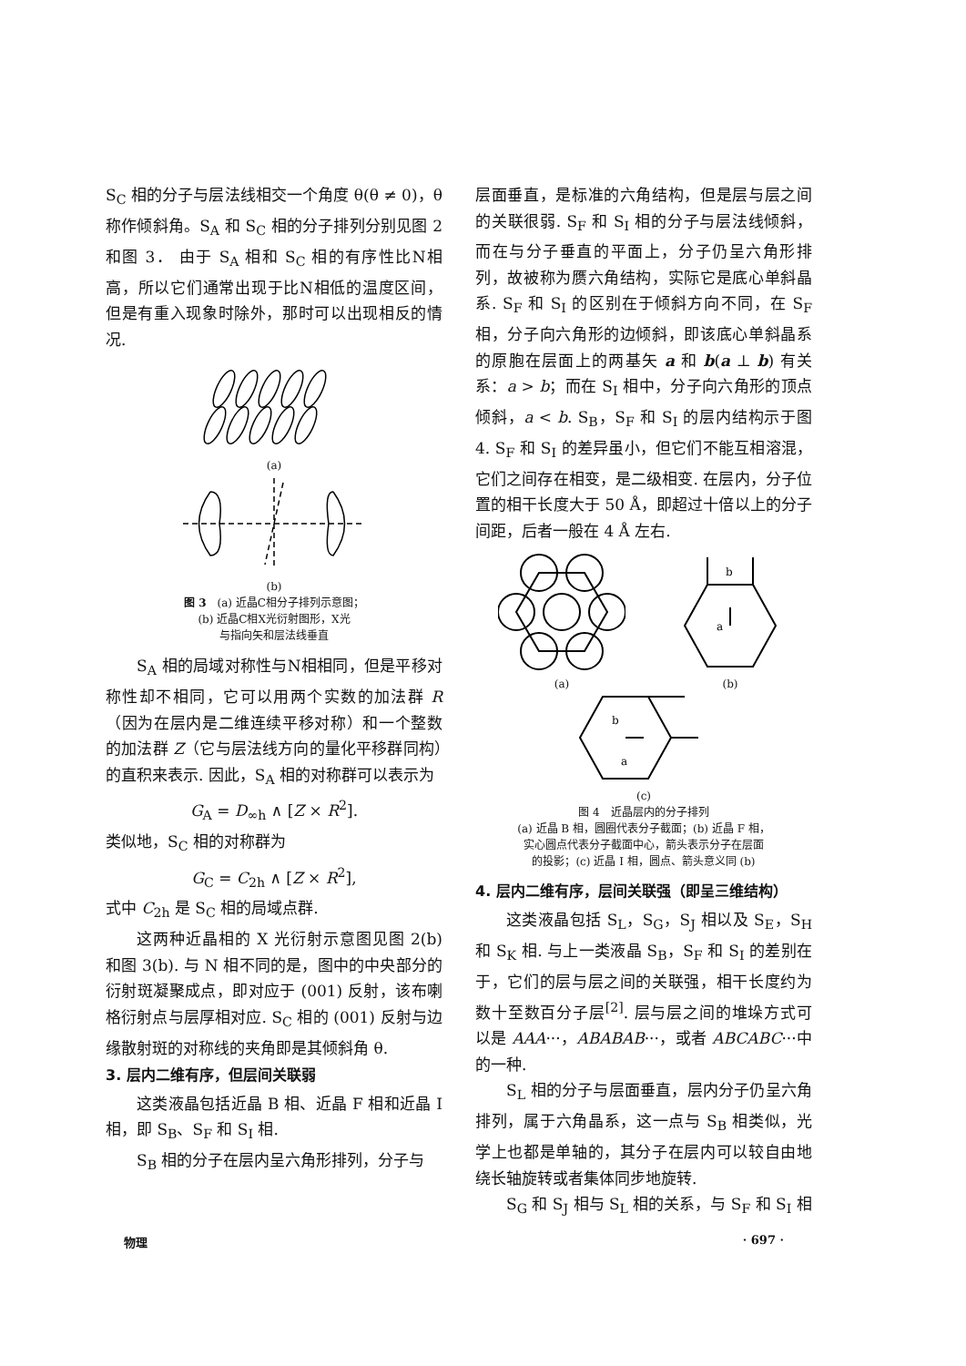S<sub>C</sub> 相的分子与层法线相交一个角度 θ(θ ≠ 0)，θ 称作倾斜角。S<sub>A</sub> 和 S<sub>C</sub> 相的分子排列分别见图 2 和图 3． 由于 S<sub>A</sub> 相和 S<sub>C</sub> 相的有序性比N相高，所以它们通常出现于比N相低的温度区间，但是有重入现象时除外，那时可以出现相反的情况.
(a)
(b)
图 3　(a) 近晶C相分子排列示意图；
(b) 近晶C相X光衍射图形，X光
与指向矢和层法线垂直
S<sub>A</sub> 相的局域对称性与N相相同，但是平移对称性却不相同，它可以用两个实数的加法群 R（因为在层内是二维连续平移对称）和一个整数的加法群 Z（它与层法线方向的量化平移群同构）的直积来表示. 因此，S<sub>A</sub> 相的对称群可以表示为
G<sub>A</sub> = D<sub>∞h</sub> ∧ [Z × R<sup>2</sup>].
类似地，S<sub>C</sub> 相的对称群为
G<sub>C</sub> = C<sub>2h</sub> ∧ [Z × R<sup>2</sup>],
式中 C<sub>2h</sub> 是 S<sub>C</sub> 相的局域点群.
这两种近晶相的 X 光衍射示意图见图 2(b) 和图 3(b). 与 N 相不同的是，图中的中央部分的衍射斑凝聚成点，即对应于 (001) 反射，该布喇格衍射点与层厚相对应. S<sub>C</sub> 相的 (001) 反射与边缘散射斑的对称线的夹角即是其倾斜角 θ.
3. 层内二维有序，但层间关联弱
这类液晶包括近晶 B 相、近晶 F 相和近晶 I 相，即 S<sub>B</sub>、S<sub>F</sub> 和 S<sub>I</sub> 相.
S<sub>B</sub> 相的分子在层内呈六角形排列，分子与
层面垂直，是标准的六角结构，但是层与层之间的关联很弱. S<sub>F</sub> 和 S<sub>I</sub> 相的分子与层法线倾斜，而在与分子垂直的平面上，分子仍呈六角形排列，故被称为赝六角结构，实际它是底心单斜晶系. S<sub>F</sub> 和 S<sub>I</sub> 的区别在于倾斜方向不同，在 S<sub>F</sub> 相，分子向六角形的边倾斜，即该底心单斜晶系的原胞在层面上的两基矢 a 和 b(a ⊥ b) 有关系：a > b；而在 S<sub>I</sub> 相中，分子向六角形的顶点倾斜，a < b. S<sub>B</sub>，S<sub>F</sub> 和 S<sub>I</sub> 的层内结构示于图 4. S<sub>F</sub> 和 S<sub>I</sub> 的差异虽小，但它们不能互相溶混，它们之间存在相变，是二级相变. 在层内，分子位置的相干长度大于 50 Å，即超过十倍以上的分子间距，后者一般在 4 Å 左右.
(a)
b
a
(b)
b
a
(c)
图 4　近晶层内的分子排列
(a) 近晶 B 相，圆圈代表分子截面；(b) 近晶 F 相，
实心圆点代表分子截面中心，箭头表示分子在层面
的投影；(c) 近晶 I 相，圆点、箭头意义同 (b)
4. 层内二维有序，层间关联强（即呈三维结构）
这类液晶包括 S<sub>L</sub>，S<sub>G</sub>，S<sub>J</sub> 相以及 S<sub>E</sub>，S<sub>H</sub> 和 S<sub>K</sub> 相. 与上一类液晶 S<sub>B</sub>，S<sub>F</sub> 和 S<sub>I</sub> 的差别在于，它们的层与层之间的关联强，相干长度约为数十至数百分子层<sup>[2]</sup>. 层与层之间的堆垛方式可以是 AAA···，ABABAB···，或者 ABCABC···中的一种.
S<sub>L</sub> 相的分子与层面垂直，层内分子仍呈六角排列，属于六角晶系，这一点与 S<sub>B</sub> 相类似，光学上也都是单轴的，其分子在层内可以较自由地绕长轴旋转或者集体同步地旋转.
S<sub>G</sub> 和 S<sub>J</sub> 相与 S<sub>L</sub> 相的关系，与 S<sub>F</sub> 和 S<sub>I</sub> 相
物理 · 697 ·